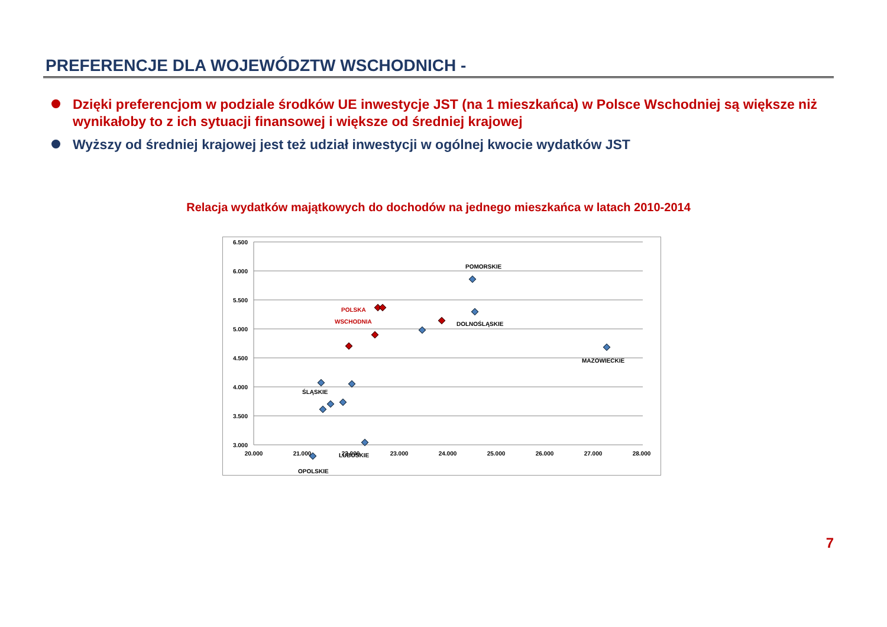PREFERENCJE DLA WOJEWÓDZTW WSCHODNICH -
Dzięki preferencjom w podziale środków UE inwestycje JST (na 1 mieszkańca) w Polsce Wschodniej są większe niż wynikałoby to z ich sytuacji finansowej i większe od średniej krajowej
Wyższy od średniej krajowej jest też udział inwestycji w ogólnej kwocie wydatków JST
Relacja wydatków majątkowych do dochodów na jednego mieszkańca w latach 2010-2014
6.500
6.000
5.500
5.000
4.500
4.000
3.500
3.000
20.000
21.000
22.000
23.000
24.000
25.000
26.000
27.000
28.000
POMORSKIE
DOLNOŚLĄSKIE
MAZOWIECKIE
POLSKA
WSCHODNIA
ŚLĄSKIE
LUBUSKIE
OPOLSKIE
7